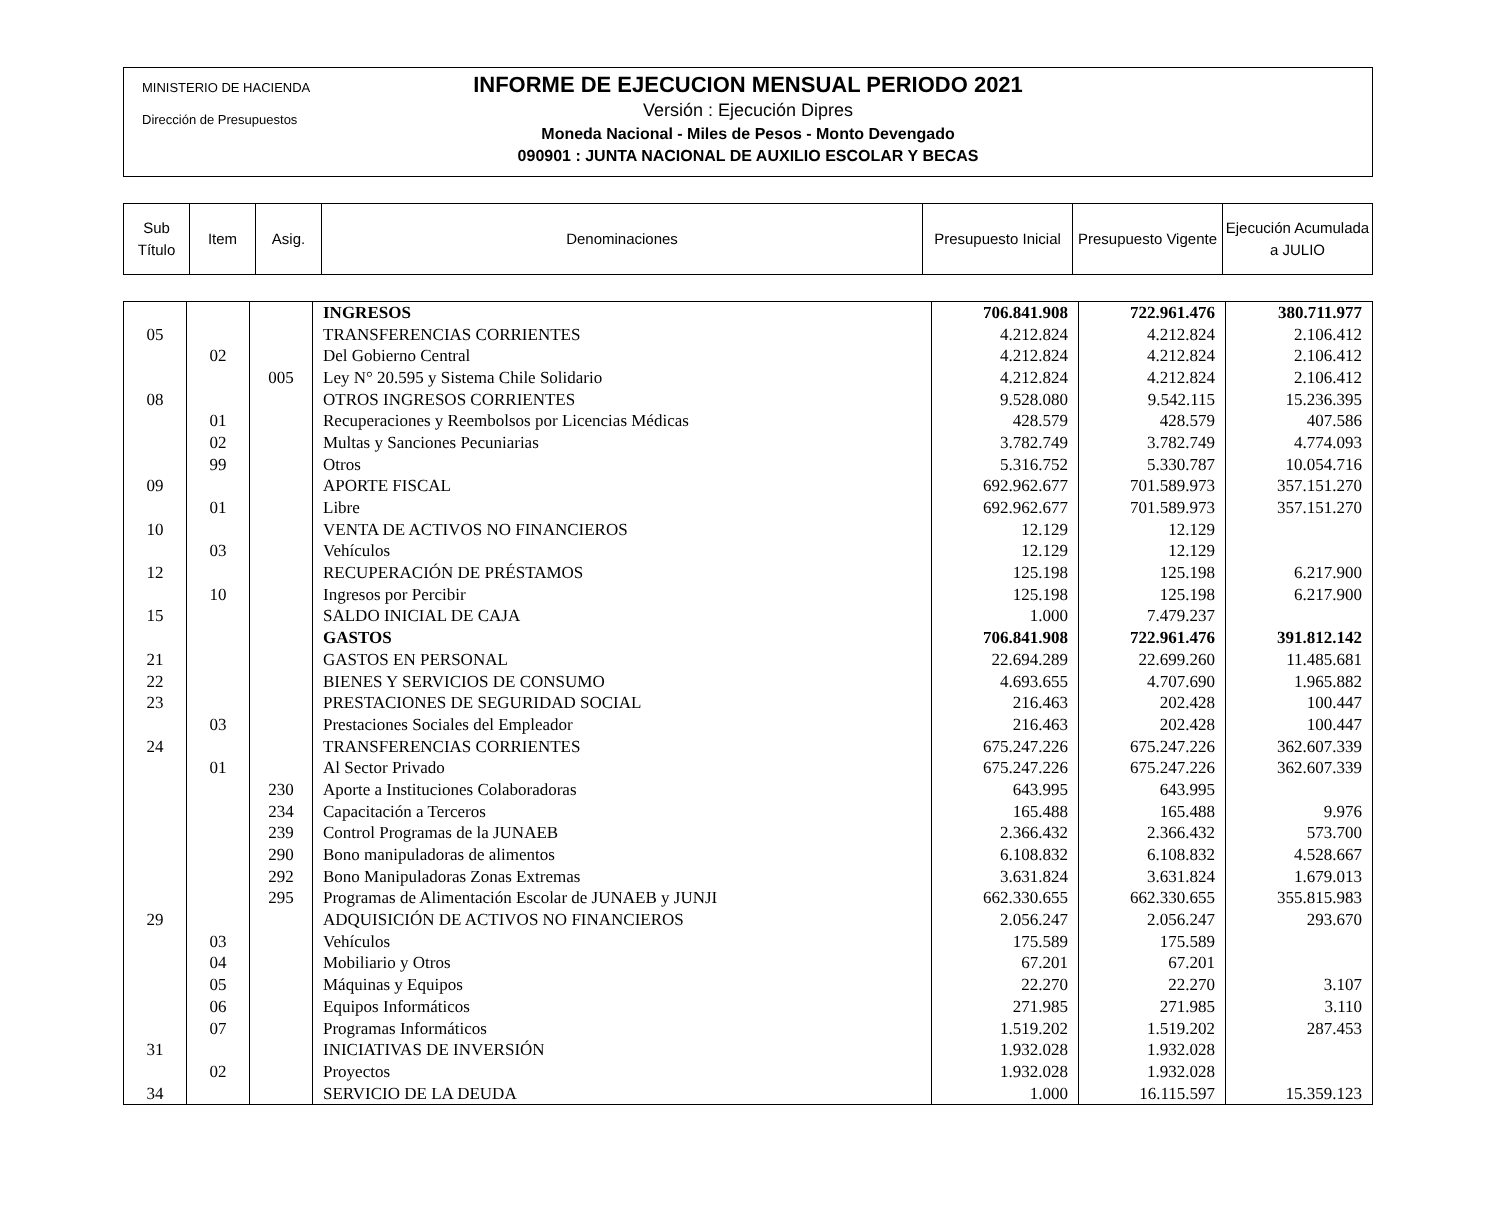MINISTERIO DE HACIENDA
Dirección de Presupuestos
INFORME DE EJECUCION MENSUAL PERIODO 2021
Versión : Ejecución Dipres
Moneda Nacional - Miles de Pesos - Monto Devengado
090901 : JUNTA NACIONAL DE AUXILIO ESCOLAR Y BECAS
| Sub Título | Item | Asig. | Denominaciones | Presupuesto Inicial | Presupuesto Vigente | Ejecución Acumulada a JULIO |
| --- | --- | --- | --- | --- | --- | --- |
| | | | INGRESOS | 706.841.908 | 722.961.476 | 380.711.977 |
| 05 | | | TRANSFERENCIAS CORRIENTES | 4.212.824 | 4.212.824 | 2.106.412 |
| | 02 | | Del Gobierno Central | 4.212.824 | 4.212.824 | 2.106.412 |
| | | 005 | Ley N° 20.595 y Sistema Chile Solidario | 4.212.824 | 4.212.824 | 2.106.412 |
| 08 | | | OTROS INGRESOS CORRIENTES | 9.528.080 | 9.542.115 | 15.236.395 |
| | 01 | | Recuperaciones y Reembolsos por Licencias Médicas | 428.579 | 428.579 | 407.586 |
| | 02 | | Multas y Sanciones Pecuniarias | 3.782.749 | 3.782.749 | 4.774.093 |
| | 99 | | Otros | 5.316.752 | 5.330.787 | 10.054.716 |
| 09 | | | APORTE FISCAL | 692.962.677 | 701.589.973 | 357.151.270 |
| | 01 | | Libre | 692.962.677 | 701.589.973 | 357.151.270 |
| 10 | | | VENTA DE ACTIVOS NO FINANCIEROS | 12.129 | 12.129 | |
| | 03 | | Vehículos | 12.129 | 12.129 | |
| 12 | | | RECUPERACIÓN DE PRÉSTAMOS | 125.198 | 125.198 | 6.217.900 |
| | 10 | | Ingresos por Percibir | 125.198 | 125.198 | 6.217.900 |
| 15 | | | SALDO INICIAL DE CAJA | 1.000 | 7.479.237 | |
| | | | GASTOS | 706.841.908 | 722.961.476 | 391.812.142 |
| 21 | | | GASTOS EN PERSONAL | 22.694.289 | 22.699.260 | 11.485.681 |
| 22 | | | BIENES Y SERVICIOS DE CONSUMO | 4.693.655 | 4.707.690 | 1.965.882 |
| 23 | | | PRESTACIONES DE SEGURIDAD SOCIAL | 216.463 | 202.428 | 100.447 |
| | 03 | | Prestaciones Sociales del Empleador | 216.463 | 202.428 | 100.447 |
| 24 | | | TRANSFERENCIAS CORRIENTES | 675.247.226 | 675.247.226 | 362.607.339 |
| | 01 | | Al Sector Privado | 675.247.226 | 675.247.226 | 362.607.339 |
| | | 230 | Aporte a Instituciones Colaboradoras | 643.995 | 643.995 | |
| | | 234 | Capacitación a Terceros | 165.488 | 165.488 | 9.976 |
| | | 239 | Control Programas de la JUNAEB | 2.366.432 | 2.366.432 | 573.700 |
| | | 290 | Bono manipuladoras de alimentos | 6.108.832 | 6.108.832 | 4.528.667 |
| | | 292 | Bono Manipuladoras Zonas Extremas | 3.631.824 | 3.631.824 | 1.679.013 |
| | | 295 | Programas de Alimentación Escolar de JUNAEB y JUNJI | 662.330.655 | 662.330.655 | 355.815.983 |
| 29 | | | ADQUISICIÓN DE ACTIVOS NO FINANCIEROS | 2.056.247 | 2.056.247 | 293.670 |
| | 03 | | Vehículos | 175.589 | 175.589 | |
| | 04 | | Mobiliario y Otros | 67.201 | 67.201 | |
| | 05 | | Máquinas y Equipos | 22.270 | 22.270 | 3.107 |
| | 06 | | Equipos Informáticos | 271.985 | 271.985 | 3.110 |
| | 07 | | Programas Informáticos | 1.519.202 | 1.519.202 | 287.453 |
| 31 | | | INICIATIVAS DE INVERSIÓN | 1.932.028 | 1.932.028 | |
| | 02 | | Proyectos | 1.932.028 | 1.932.028 | |
| 34 | | | SERVICIO DE LA DEUDA | 1.000 | 16.115.597 | 15.359.123 |